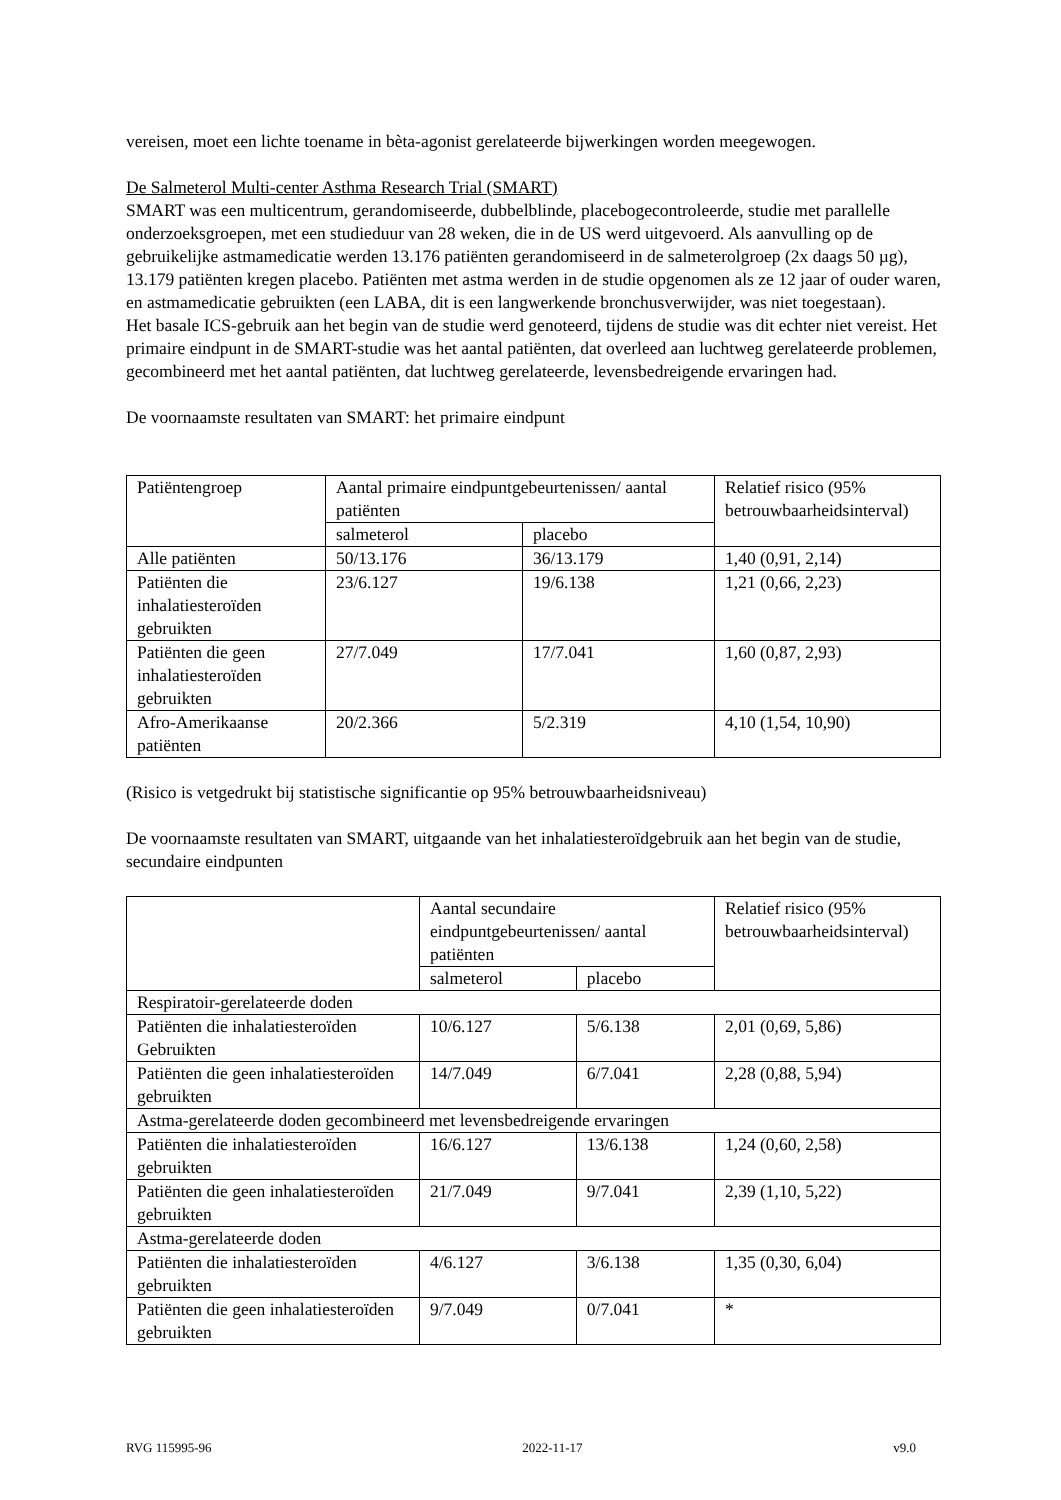vereisen, moet een lichte toename in bèta-agonist gerelateerde bijwerkingen worden meegewogen.
De Salmeterol Multi-center Asthma Research Trial (SMART)
SMART was een multicentrum, gerandomiseerde, dubbelblinde, placebogecontroleerde, studie met parallelle onderzoeksgroepen, met een studieduur van 28 weken, die in de US werd uitgevoerd. Als aanvulling op de gebruikelijke astmamedicatie werden 13.176 patiënten gerandomiseerd in de salmeterolgroep (2x daags 50 µg), 13.179 patiënten kregen placebo. Patiënten met astma werden in de studie opgenomen als ze 12 jaar of ouder waren, en astmamedicatie gebruikten (een LABA, dit is een langwerkende bronchusverwijder, was niet toegestaan).
Het basale ICS-gebruik aan het begin van de studie werd genoteerd, tijdens de studie was dit echter niet vereist. Het primaire eindpunt in de SMART-studie was het aantal patiënten, dat overleed aan luchtweg gerelateerde problemen, gecombineerd met het aantal patiënten, dat luchtweg gerelateerde, levensbedreigende ervaringen had.
De voornaamste resultaten van SMART: het primaire eindpunt
| Patiëntengroep | Aantal primaire eindpuntgebeurtenissen/ aantal patiënten | | Relatief risico (95% betrouwbaarheidsinterval) |
| | salmeterol | placebo | |
| Alle patiënten | 50/13.176 | 36/13.179 | 1,40 (0,91, 2,14) |
| Patiënten die inhalatiesteroïden gebruikten | 23/6.127 | 19/6.138 | 1,21 (0,66, 2,23) |
| Patiënten die geen inhalatiesteroïden gebruikten | 27/7.049 | 17/7.041 | 1,60 (0,87, 2,93) |
| Afro-Amerikaanse patiënten | 20/2.366 | 5/2.319 | 4,10 (1,54, 10,90) |
(Risico is vetgedrukt bij statistische significantie op 95% betrouwbaarheidsniveau)
De voornaamste resultaten van SMART, uitgaande van het inhalatiesteroïdgebruik aan het begin van de studie, secundaire eindpunten
| | Aantal secundaire eindpuntgebeurtenissen/ aantal patiënten | | Relatief risico (95% betrouwbaarheidsinterval) |
| | salmeterol | placebo | |
| Respiratoir-gerelateerde doden | | | |
| Patiënten die inhalatiesteroïden Gebruikten | 10/6.127 | 5/6.138 | 2,01 (0,69, 5,86) |
| Patiënten die geen inhalatiesteroïden gebruikten | 14/7.049 | 6/7.041 | 2,28 (0,88, 5,94) |
| Astma-gerelateerde doden gecombineerd met levensbedreigende ervaringen | | | |
| Patiënten die inhalatiesteroïden gebruikten | 16/6.127 | 13/6.138 | 1,24 (0,60, 2,58) |
| Patiënten die geen inhalatiesteroïden gebruikten | 21/7.049 | 9/7.041 | 2,39 (1,10, 5,22) |
| Astma-gerelateerde doden | | | |
| Patiënten die inhalatiesteroïden gebruikten | 4/6.127 | 3/6.138 | 1,35 (0,30, 6,04) |
| Patiënten die geen inhalatiesteroïden gebruikten | 9/7.049 | 0/7.041 | * |
RVG 115995-96 2022-11-17 v9.0